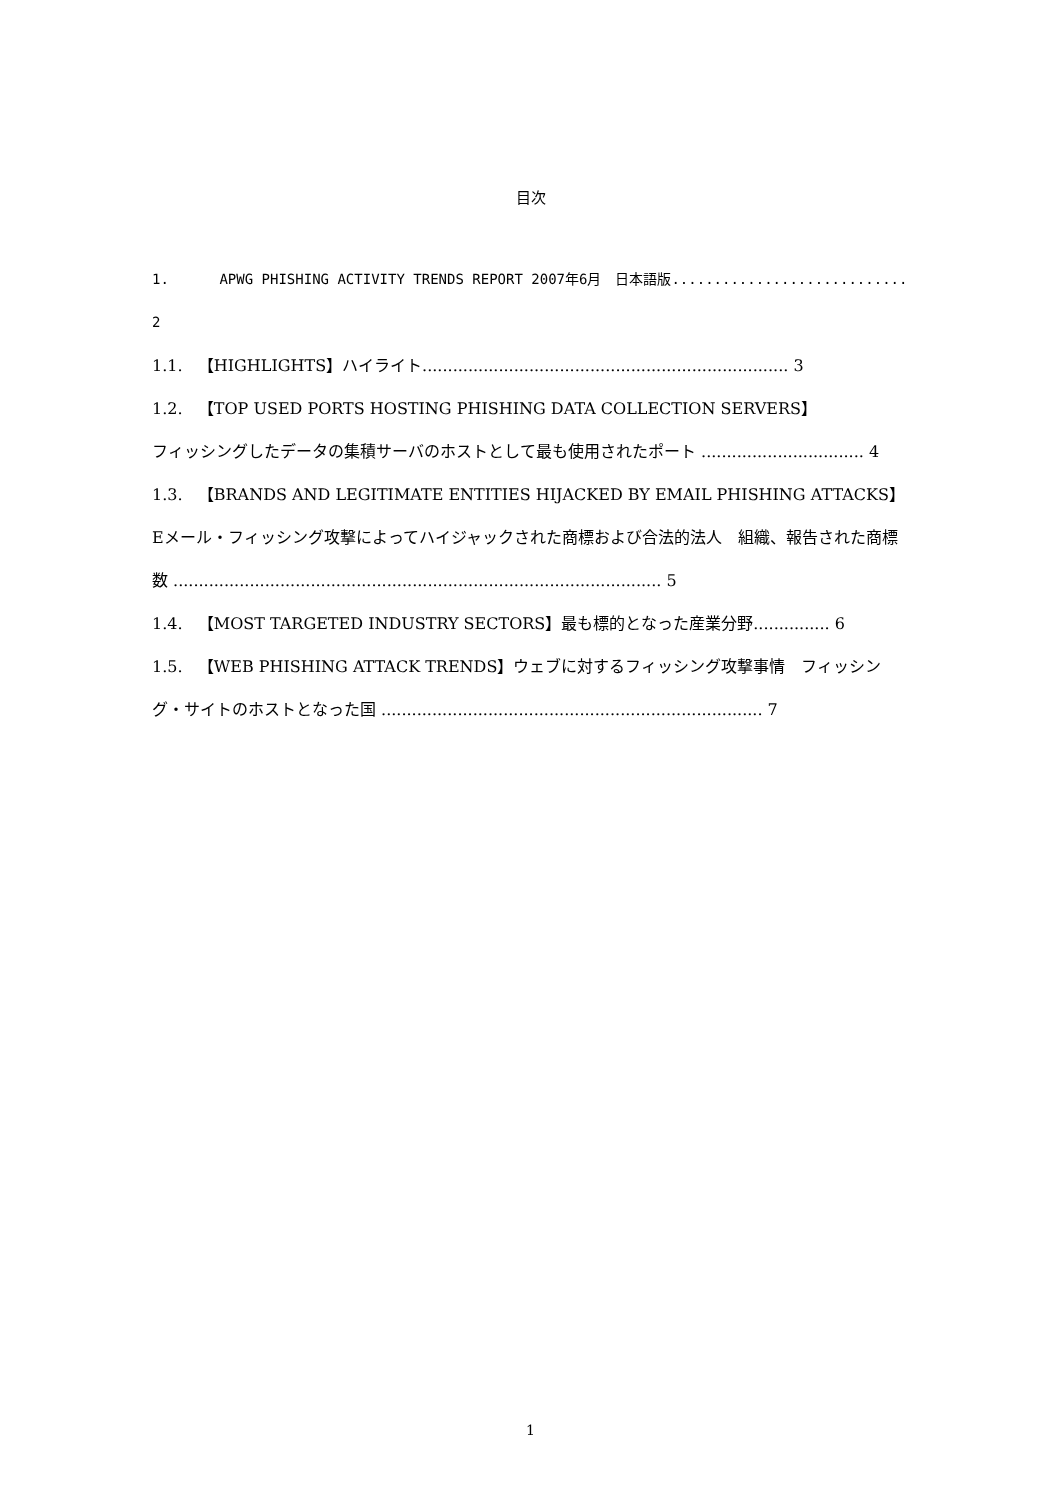目次
1. APWG PHISHING ACTIVITY TRENDS REPORT 2007年6月　日本語版............................ 2
1.1. 【HIGHLIGHTS】ハイライト........................................................................ 3
1.2. 【TOP USED PORTS HOSTING PHISHING DATA COLLECTION SERVERS】
フィッシングしたデータの集積サーバのホストとして最も使用されたポート ................................ 4
1.3. 【BRANDS AND LEGITIMATE ENTITIES HIJACKED BY EMAIL PHISHING ATTACKS】Eメール・フィッシング攻撃によってハイジャックされた商標および合法的法人　組織、報告された商標数 ................................................................................................ 5
1.4. 【MOST TARGETED INDUSTRY SECTORS】最も標的となった産業分野............... 6
1.5. 【WEB PHISHING ATTACK TRENDS】ウェブに対するフィッシング攻撃事情　フィッシング・サイトのホストとなった国 ........................................................................... 7
1